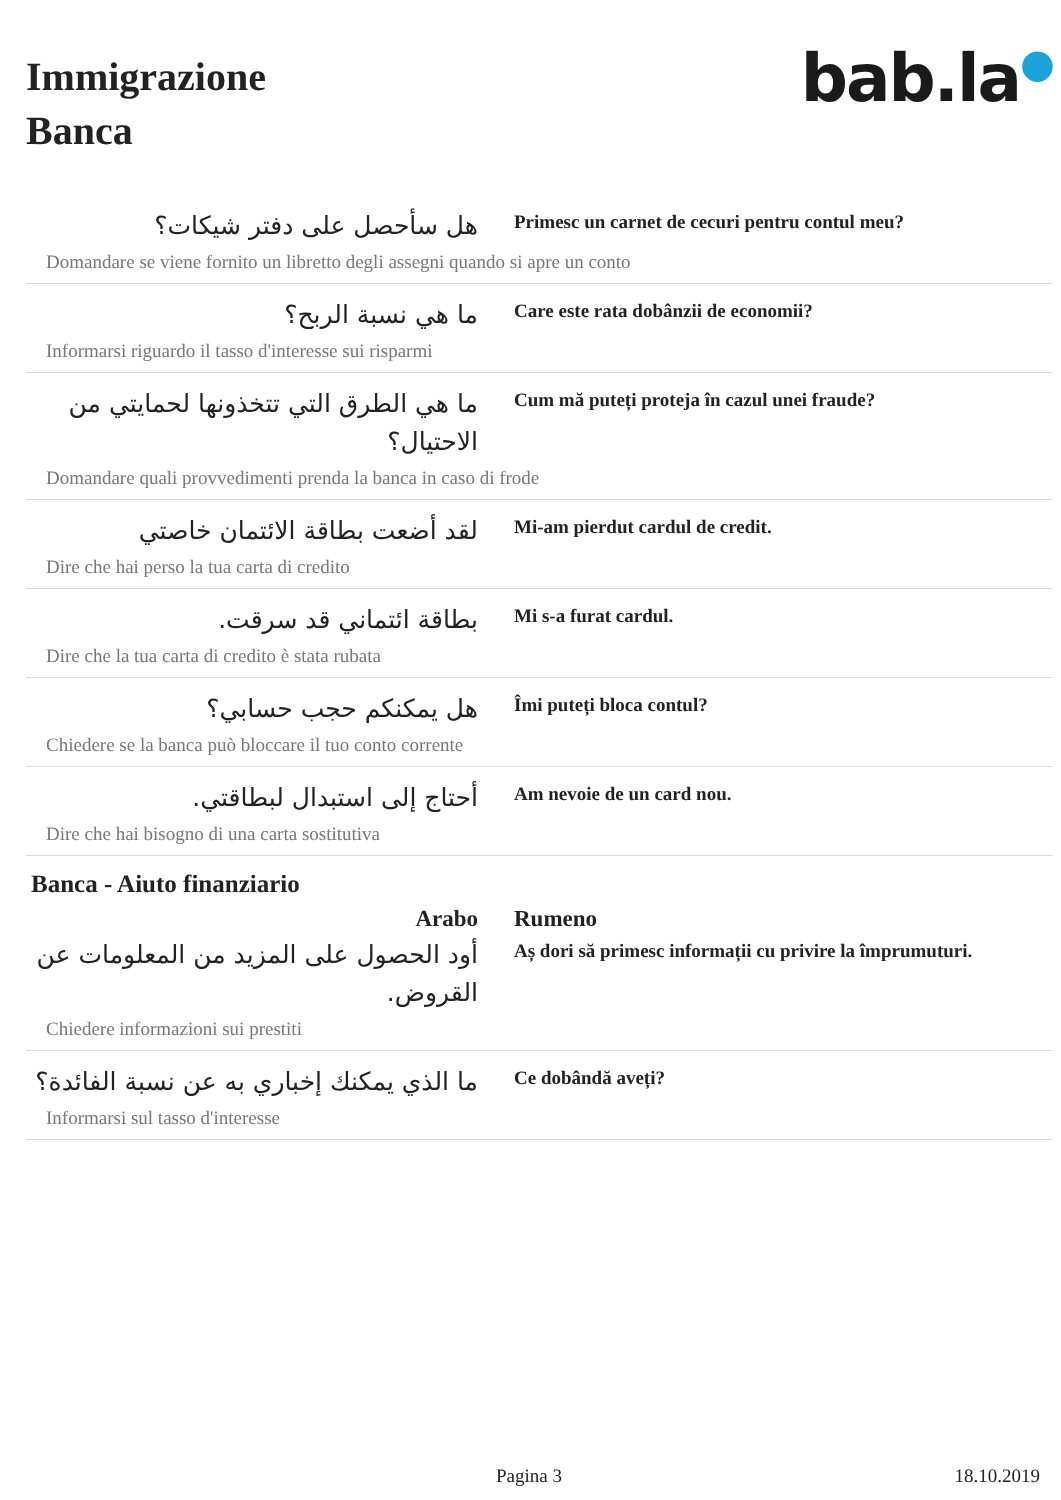Immigrazione
Banca
bab.la●
هل سأحصل على دفتر شيكات؟
Primesc un carnet de cecuri pentru contul meu?
Domandare se viene fornito un libretto degli assegni quando si apre un conto
ما هي نسبة الربح؟
Care este rata dobânzii de economii?
Informarsi riguardo il tasso d'interesse sui risparmi
ما هي الطرق التي تتخذونها لحمايتي من الاحتيال؟
Cum mă puteți proteja în cazul unei fraude?
Domandare quali provvedimenti prenda la banca in caso di frode
لقد أضعت بطاقة الائتمان خاصتي
Mi-am pierdut cardul de credit.
Dire che hai perso la tua carta di credito
بطاقة ائتماني قد سرقت.
Mi s-a furat cardul.
Dire che la tua carta di credito è stata rubata
هل يمكنكم حجب حسابي؟
Îmi puteți bloca contul?
Chiedere se la banca può bloccare il tuo conto corrente
أحتاج إلى استبدال لبطاقتي.
Am nevoie de un card nou.
Dire che hai bisogno di una carta sostitutiva
Banca - Aiuto finanziario
Arabo Rumeno
أود الحصول على المزيد من المعلومات عن القروض.
Aș dori să primesc informații cu privire la împrumuturi.
Chiedere informazioni sui prestiti
ما الذي يمكنك إخباري به عن نسبة الفائدة؟
Ce dobândă aveți?
Informarsi sul tasso d'interesse
Pagina 3 18.10.2019